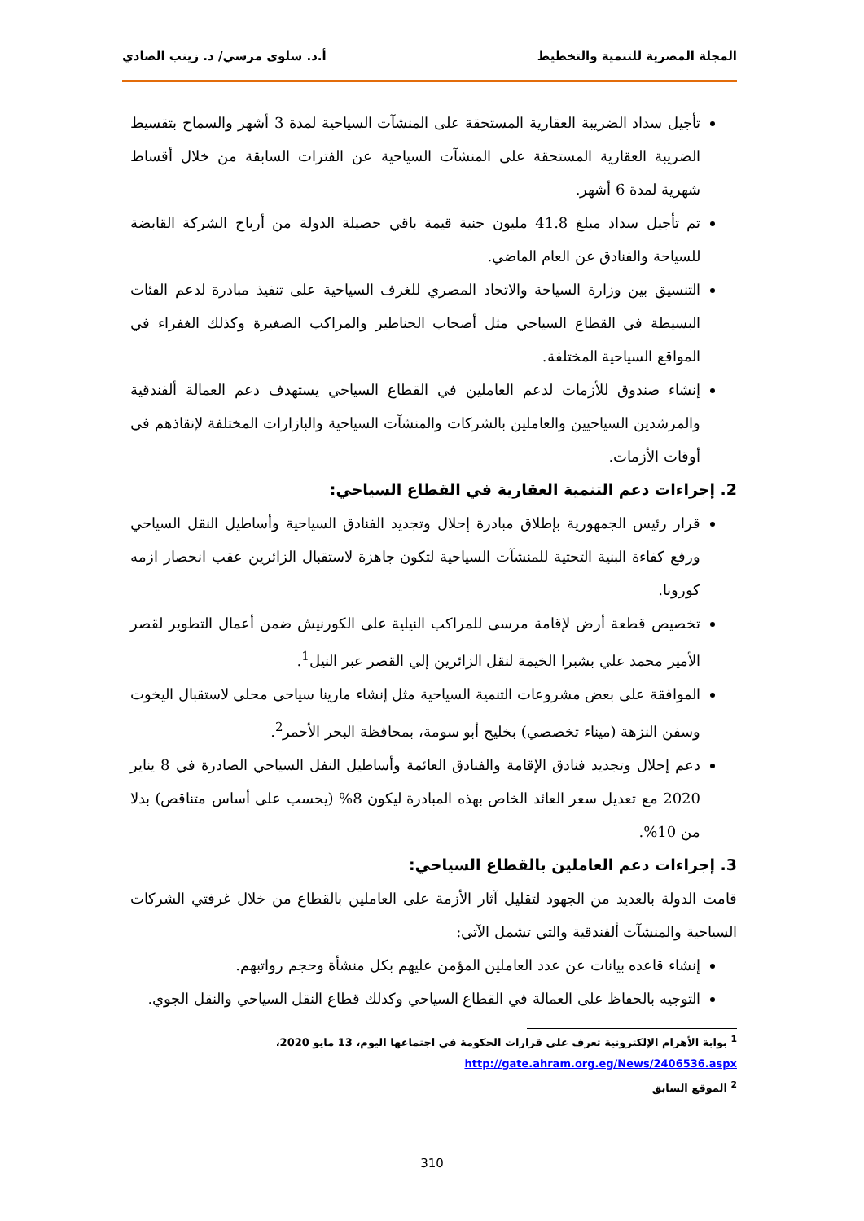المجلة المصرية للتنمية والتخطيط أ.د. سلوى مرسي/ د. زينب الصادي
تأجيل سداد الضريبة العقارية المستحقة على المنشآت السياحية لمدة 3 أشهر والسماح بتقسيط الضريبة العقارية المستحقة على المنشآت السياحية عن الفترات السابقة من خلال أقساط شهرية لمدة 6 أشهر.
تم تأجيل سداد مبلغ 41.8 مليون جنية قيمة باقي حصيلة الدولة من أرباح الشركة القابضة للسياحة والفنادق عن العام الماضي.
التنسيق بين وزارة السياحة والاتحاد المصري للغرف السياحية على تنفيذ مبادرة لدعم الفئات البسيطة في القطاع السياحي مثل أصحاب الحناطير والمراكب الصغيرة وكذلك الغفراء في المواقع السياحية المختلفة.
إنشاء صندوق للأزمات لدعم العاملين في القطاع السياحي يستهدف دعم العمالة ألفندقية والمرشدين السياحيين والعاملين بالشركات والمنشآت السياحية والبازارات المختلفة لإنقاذهم في أوقات الأزمات.
2. إجراءات دعم التنمية العقارية في القطاع السياحي:
قرار رئيس الجمهورية بإطلاق مبادرة إحلال وتجديد الفنادق السياحية وأساطيل النقل السياحي ورفع كفاءة البنية التحتية للمنشآت السياحية لتكون جاهزة لاستقبال الزائرين عقب انحصار ازمه كورونا.
تخصيص قطعة أرض لإقامة مرسى للمراكب النيلية على الكورنيش ضمن أعمال التطوير لقصر الأمير محمد علي بشبرا الخيمة لنقل الزائرين إلي القصر عبر النيل<sup>1</sup>.
الموافقة على بعض مشروعات التنمية السياحية مثل إنشاء مارينا سياحي محلي لاستقبال اليخوت وسفن النزهة (ميناء تخصصي) بخليج أبو سومة، بمحافظة البحر الأحمر<sup>2</sup>.
دعم إحلال وتجديد فنادق الإقامة والفنادق العائمة وأساطيل النفل السياحي الصادرة في 8 يناير 2020 مع تعديل سعر العائد الخاص بهذه المبادرة ليكون 8% (يحسب على أساس متناقص) بدلا من 10%.
3. إجراءات دعم العاملين بالقطاع السياحي:
قامت الدولة بالعديد من الجهود لتقليل آثار الأزمة على العاملين بالقطاع من خلال غرفتي الشركات السياحية والمنشآت ألفندقية والتي تشمل الآتي:
إنشاء قاعده بيانات عن عدد العاملين المؤمن عليهم بكل منشأة وحجم رواتبهم.
التوجيه بالحفاظ على العمالة في القطاع السياحي وكذلك قطاع النقل السياحي والنقل الجوي.
<sup>1</sup> بوابة الأهرام الإلكترونية تعرف على قرارات الحكومة في اجتماعها اليوم، 13 مايو 2020،
http://gate.ahram.org.eg/News/2406536.aspx
<sup>2</sup> الموقع السابق
310